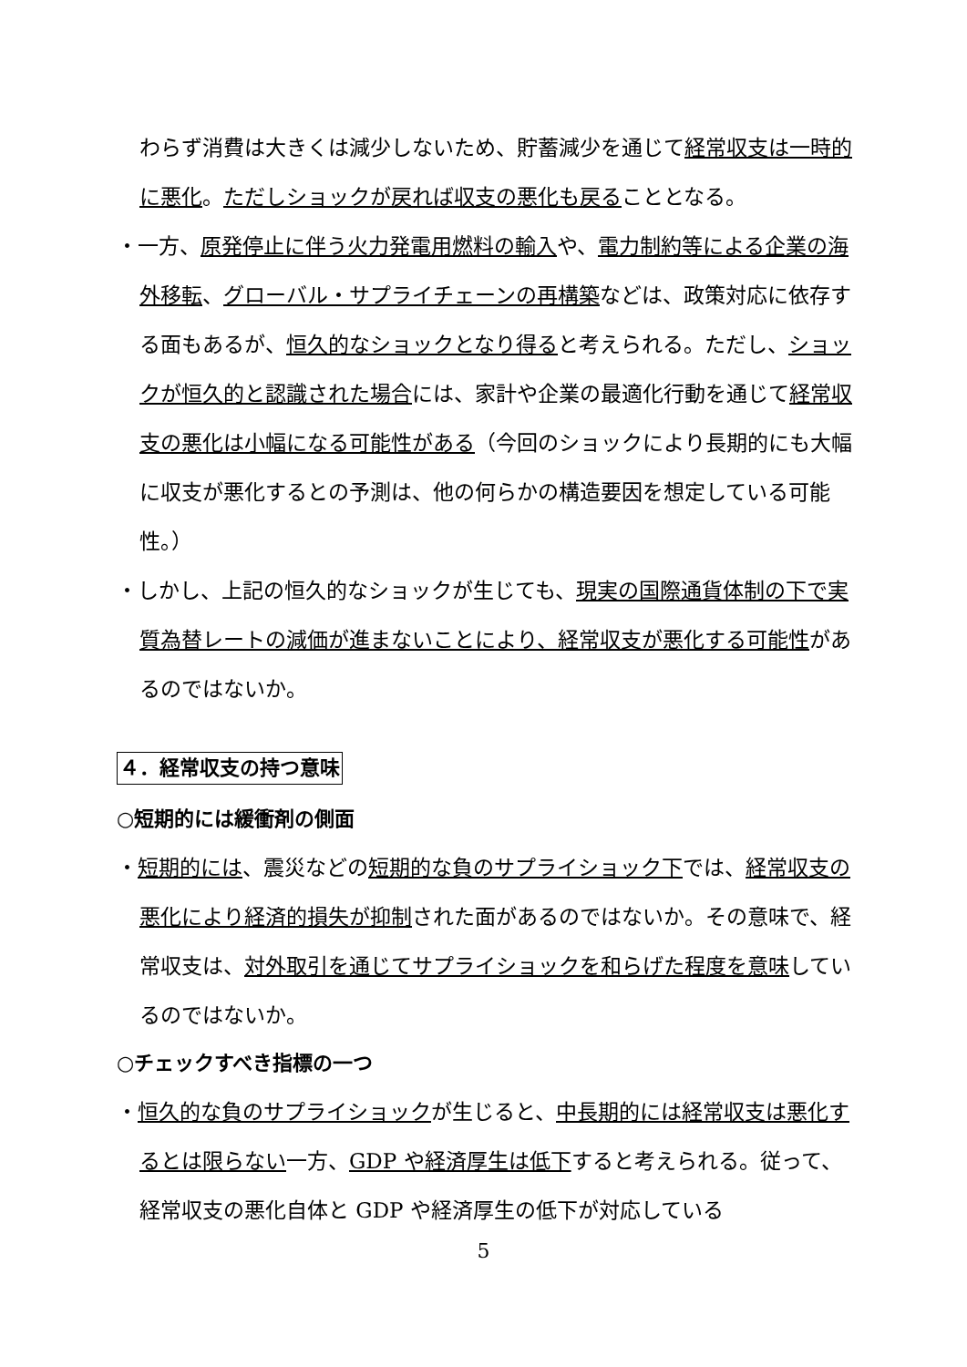わらず消費は大きくは減少しないため、貯蓄減少を通じて経常収支は一時的に悪化。ただしショックが戻れば収支の悪化も戻ることとなる。
・一方、原発停止に伴う火力発電用燃料の輸入や、電力制約等による企業の海外移転、グローバル・サプライチェーンの再構築などは、政策対応に依存する面もあるが、恒久的なショックとなり得ると考えられる。ただし、ショックが恒久的と認識された場合には、家計や企業の最適化行動を通じて経常収支の悪化は小幅になる可能性がある（今回のショックにより長期的にも大幅に収支が悪化するとの予測は、他の何らかの構造要因を想定している可能性。）
・しかし、上記の恒久的なショックが生じても、現実の国際通貨体制の下で実質為替レートの減価が進まないことにより、経常収支が悪化する可能性があるのではないか。
４．経常収支の持つ意味
○短期的には緩衝剤の側面
・短期的には、震災などの短期的な負のサプライショック下では、経常収支の悪化により経済的損失が抑制された面があるのではないか。その意味で、経常収支は、対外取引を通じてサプライショックを和らげた程度を意味しているのではないか。
○チェックすべき指標の一つ
・恒久的な負のサプライショックが生じると、中長期的には経常収支は悪化するとは限らない一方、GDP や経済厚生は低下すると考えられる。従って、経常収支の悪化自体と GDP や経済厚生の低下が対応している
5